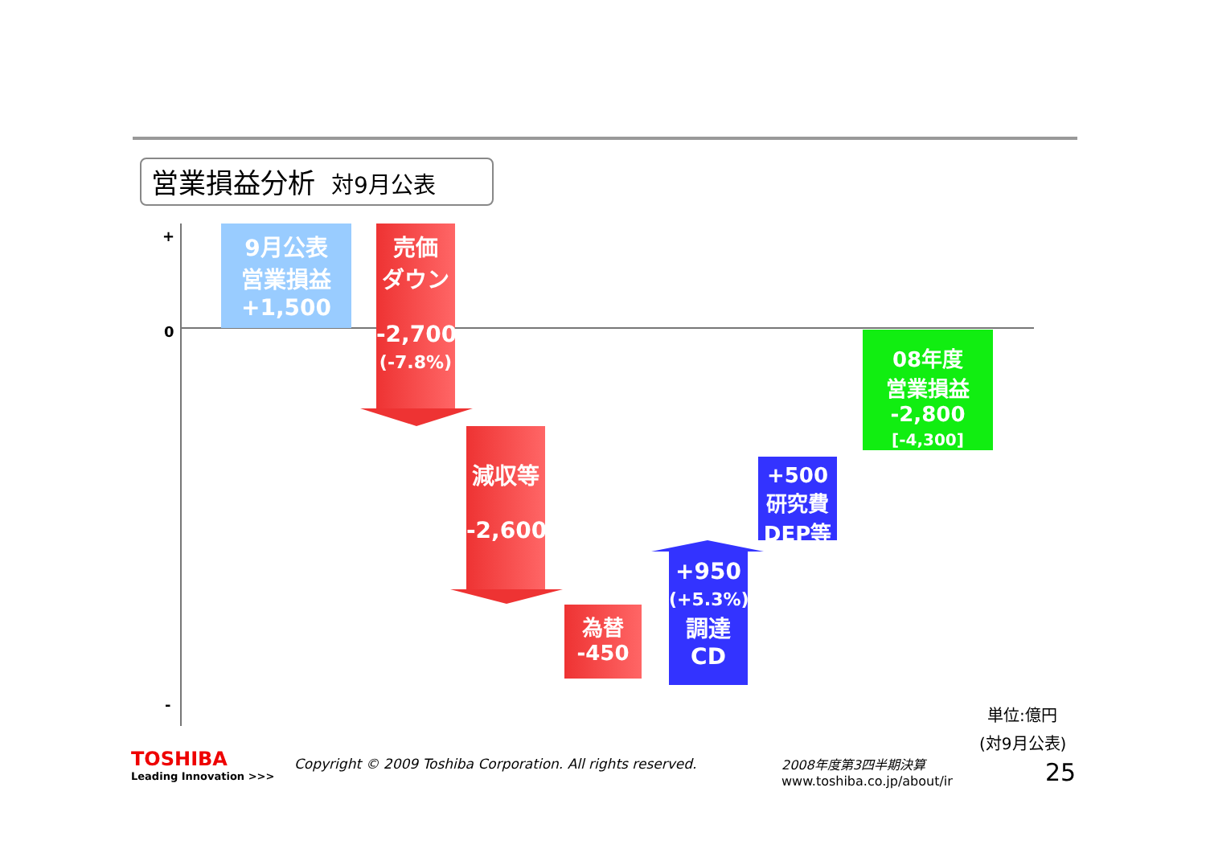営業損益分析 対9月公表
+
0
-
9月公表
営業損益
+1,500
売価
ダウン
-2,700
(-7.8%)
減収等
-2,600
為替
-450
+950
(+5.3%)
調達
CD
+500
研究費
DEP等
08年度
営業損益
-2,800
[-4,300]
単位:億円
(対9月公表)
TOSHIBA
Leading Innovation >>>
Copyright © 2009 Toshiba Corporation. All rights reserved.
2008年度第3四半期決算
www.toshiba.co.jp/about/ir
25